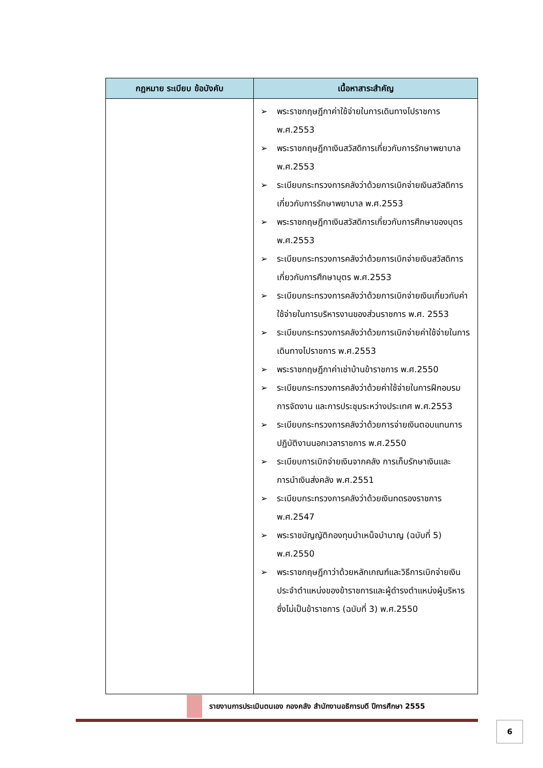| กฎหมาย ระเบียบ ข้อบังคับ | เนื้อหาสาระสำคัญ |
| --- | --- |
| | ➢ พระราชกฤษฎีกาค่าใช้จ่ายในการเดินทางไปราชการ พ.ศ.2553 ➢ พระราชกฤษฎีกาเงินสวัสดิการเกี่ยวกับการรักษาพยาบาล พ.ศ.2553 ➢ ระเบียบกระทรวงการคลังว่าด้วยการเบิกจ่ายเงินสวัสดิการเกี่ยวกับการรักษาพยาบาล พ.ศ.2553 ➢ พระราชกฤษฎีกาเงินสวัสดิการเกี่ยวกับการศึกษาของบุตร พ.ศ.2553 ➢ ระเบียบกระทรวงการคลังว่าด้วยการเบิกจ่ายเงินสวัสดิการเกี่ยวกับการศึกษาบุตร พ.ศ.2553 ➢ ระเบียบกระทรวงการคลังว่าด้วยการเบิกจ่ายเงินเกี่ยวกับค่าใช้จ่ายในการบริหารงานของส่วนราชการ พ.ศ. 2553 ➢ ระเบียบกระทรวงการคลังว่าด้วยการเบิกจ่ายค่าใช้จ่ายในการเดินทางไปราชการ พ.ศ.2553 ➢ พระราชกฤษฎีกาค่าเช่าบ้านข้าราชการ พ.ศ.2550 ➢ ระเบียบกระทรวงการคลังว่าด้วยค่าใช้จ่ายในการฝึกอบรม การจัดงาน และการประชุมระหว่างประเทศ พ.ศ.2553 ➢ ระเบียบกระทรวงการคลังว่าด้วยการจ่ายเงินตอบแทนการปฏิบัติงานนอกเวลาราชการ พ.ศ.2550 ➢ ระเบียบการเบิกจ่ายเงินจากคลัง การเก็บรักษาเงินและการนำเงินส่งคลัง พ.ศ.2551 ➢ ระเบียบกระทรวงการคลังว่าด้วยเงินทดรองราชการ พ.ศ.2547 ➢ พระราชบัญญัติกองทุนบำเหน็จบำนาญ (ฉบับที่ 5) พ.ศ.2550 ➢ พระราชกฤษฎีกาว่าด้วยหลักเกณฑ์และวิธีการเบิกจ่ายเงินประจำตำแหน่งของข้าราชการและผู้ดำรงตำแหน่งผู้บริหารซึ่งไม่เป็นข้าราชการ (ฉบับที่ 3) พ.ศ.2550 |
รายงานการประเมินตนเอง กองคลัง สำนักงานอธิการบดี ปีการศึกษา 2555
6